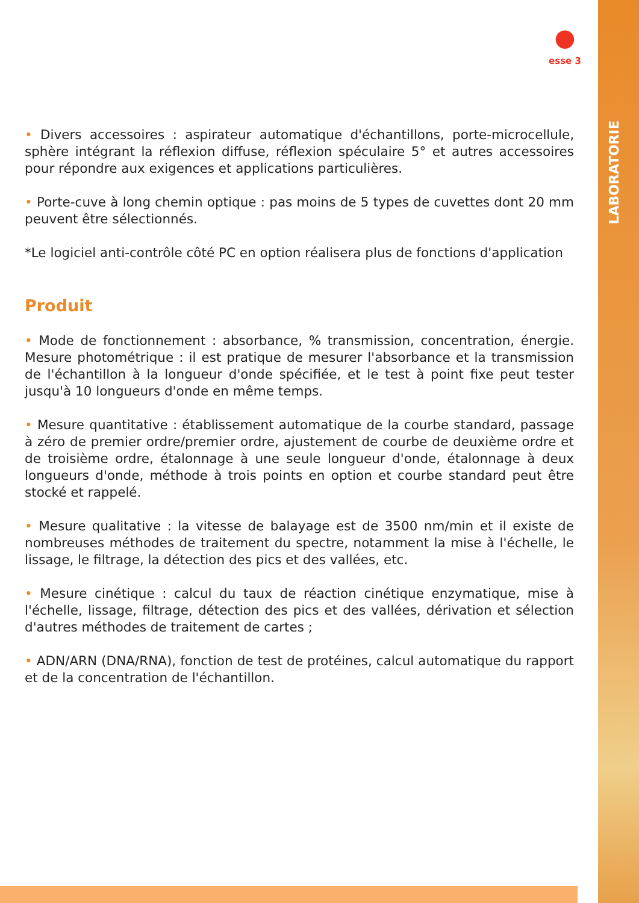●
esse 3
LABORATORIE
• Divers accessoires : aspirateur automatique d'échantillons, porte-microcellule, sphère intégrant la réflexion diffuse, réflexion spéculaire 5° et autres accessoires pour répondre aux exigences et applications particulières.
• Porte-cuve à long chemin optique : pas moins de 5 types de cuvettes dont 20 mm peuvent être sélectionnés.
*Le logiciel anti-contrôle côté PC en option réalisera plus de fonctions d'application
Produit
• Mode de fonctionnement : absorbance, % transmission, concentration, énergie. Mesure photométrique : il est pratique de mesurer l'absorbance et la transmission de l'échantillon à la longueur d'onde spécifiée, et le test à point fixe peut tester jusqu'à 10 longueurs d'onde en même temps.
• Mesure quantitative : établissement automatique de la courbe standard, passage à zéro de premier ordre/premier ordre, ajustement de courbe de deuxième ordre et de troisième ordre, étalonnage à une seule longueur d'onde, étalonnage à deux longueurs d'onde, méthode à trois points en option et courbe standard peut être stocké et rappelé.
• Mesure qualitative : la vitesse de balayage est de 3500 nm/min et il existe de nombreuses méthodes de traitement du spectre, notamment la mise à l'échelle, le lissage, le filtrage, la détection des pics et des vallées, etc.
• Mesure cinétique : calcul du taux de réaction cinétique enzymatique, mise à l'échelle, lissage, filtrage, détection des pics et des vallées, dérivation et sélection d'autres méthodes de traitement de cartes ;
• ADN/ARN (DNA/RNA), fonction de test de protéines, calcul automatique du rapport et de la concentration de l'échantillon.